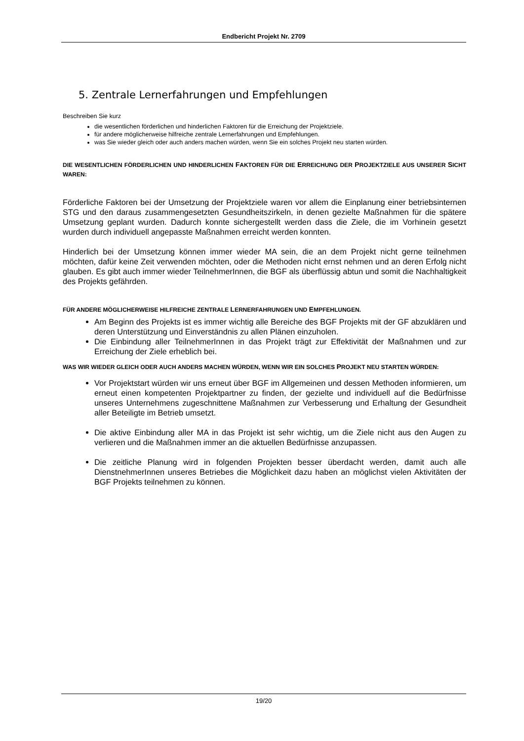Endbericht Projekt Nr. 2709
5. Zentrale Lernerfahrungen und Empfehlungen
Beschreiben Sie kurz
die wesentlichen förderlichen und hinderlichen Faktoren für die Erreichung der Projektziele.
für andere möglicherweise hilfreiche zentrale Lernerfahrungen und Empfehlungen.
was Sie wieder gleich oder auch anders machen würden, wenn Sie ein solches Projekt neu starten würden.
DIE WESENTLICHEN FÖRDERLICHEN UND HINDERLICHEN FAKTOREN FÜR DIE ERREICHUNG DER PROJEKTZIELE AUS UNSERER SICHT WAREN:
Förderliche Faktoren bei der Umsetzung der Projektziele waren vor allem die Einplanung einer betriebsinternen STG und den daraus zusammengesetzten Gesundheitszirkeln, in denen gezielte Maßnahmen für die spätere Umsetzung geplant wurden. Dadurch konnte sichergestellt werden dass die Ziele, die im Vorhinein gesetzt wurden durch individuell angepasste Maßnahmen erreicht werden konnten.
Hinderlich bei der Umsetzung können immer wieder MA sein, die an dem Projekt nicht gerne teilnehmen möchten, dafür keine Zeit verwenden möchten, oder die Methoden nicht ernst nehmen und an deren Erfolg nicht glauben. Es gibt auch immer wieder TeilnehmerInnen, die BGF als überflüssig abtun und somit die Nachhaltigkeit des Projekts gefährden.
FÜR ANDERE MÖGLICHERWEISE HILFREICHE ZENTRALE LERNERFAHRUNGEN UND EMPFEHLUNGEN.
Am Beginn des Projekts ist es immer wichtig alle Bereiche des BGF Projekts mit der GF abzuklären und deren Unterstützung und Einverständnis zu allen Plänen einzuholen.
Die Einbindung aller TeilnehmerInnen in das Projekt trägt zur Effektivität der Maßnahmen und zur Erreichung der Ziele erheblich bei.
WAS WIR WIEDER GLEICH ODER AUCH ANDERS MACHEN WÜRDEN, WENN WIR EIN SOLCHES PROJEKT NEU STARTEN WÜRDEN:
Vor Projektstart würden wir uns erneut über BGF im Allgemeinen und dessen Methoden informieren, um erneut einen kompetenten Projektpartner zu finden, der gezielte und individuell auf die Bedürfnisse unseres Unternehmens zugeschnittene Maßnahmen zur Verbesserung und Erhaltung der Gesundheit aller Beteiligte im Betrieb umsetzt.
Die aktive Einbindung aller MA in das Projekt ist sehr wichtig, um die Ziele nicht aus den Augen zu verlieren und die Maßnahmen immer an die aktuellen Bedürfnisse anzupassen.
Die zeitliche Planung wird in folgenden Projekten besser überdacht werden, damit auch alle DienstnehmerInnen unseres Betriebes die Möglichkeit dazu haben an möglichst vielen Aktivitäten der BGF Projekts teilnehmen zu können.
19/20